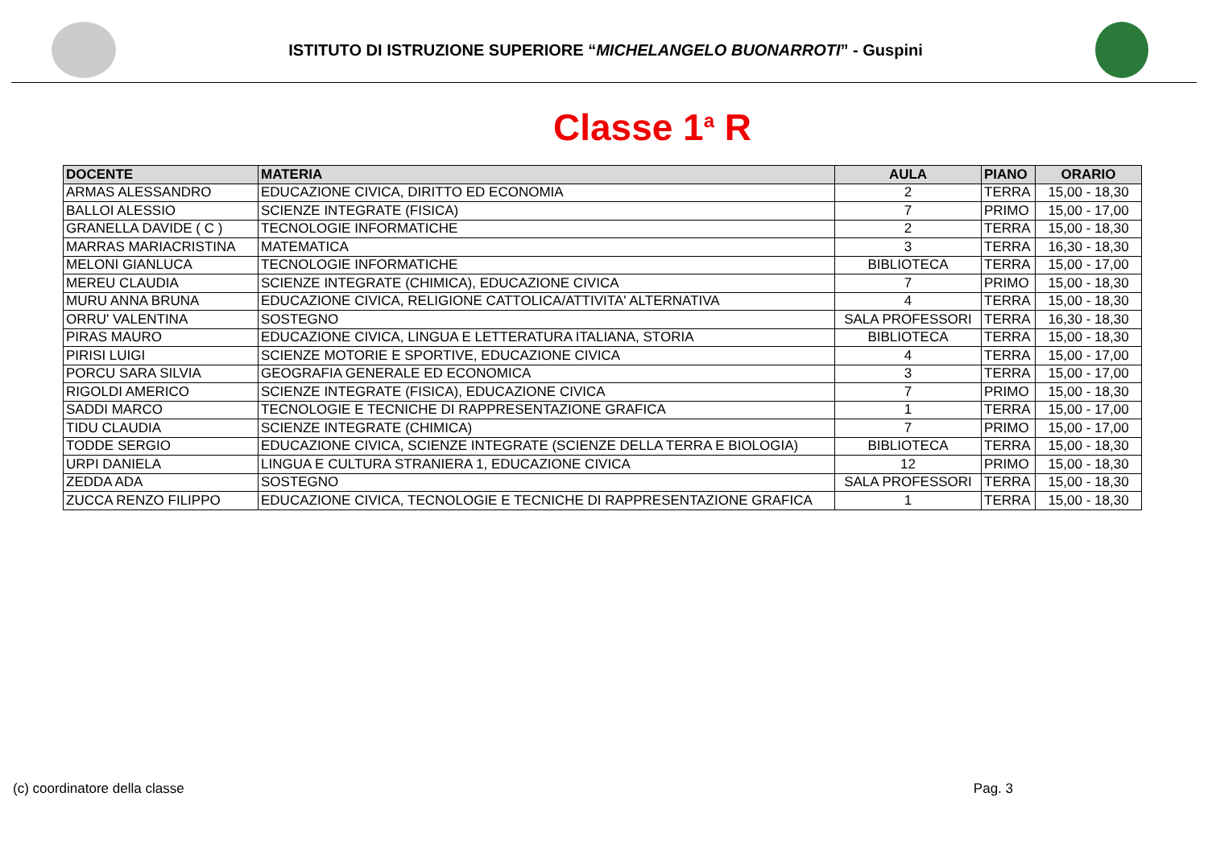ISTITUTO DI ISTRUZIONE SUPERIORE “MICHELANGELO BUONARROTI” - Guspini
Classe 1<sup>a</sup> R
| DOCENTE | MATERIA | AULA | PIANO | ORARIO |
| --- | --- | --- | --- | --- |
| ARMAS ALESSANDRO | EDUCAZIONE CIVICA, DIRITTO ED ECONOMIA | 2 | TERRA | 15,00 - 18,30 |
| BALLOI ALESSIO | SCIENZE INTEGRATE (FISICA) | 7 | PRIMO | 15,00 - 17,00 |
| GRANELLA DAVIDE ( C ) | TECNOLOGIE INFORMATICHE | 2 | TERRA | 15,00 - 18,30 |
| MARRAS MARIACRISTINA | MATEMATICA | 3 | TERRA | 16,30 - 18,30 |
| MELONI GIANLUCA | TECNOLOGIE INFORMATICHE | BIBLIOTECA | TERRA | 15,00 - 17,00 |
| MEREU CLAUDIA | SCIENZE INTEGRATE (CHIMICA), EDUCAZIONE CIVICA | 7 | PRIMO | 15,00 - 18,30 |
| MURU ANNA BRUNA | EDUCAZIONE CIVICA, RELIGIONE CATTOLICA/ATTIVITA' ALTERNATIVA | 4 | TERRA | 15,00 - 18,30 |
| ORRU' VALENTINA | SOSTEGNO | SALA PROFESSORI | TERRA | 16,30 - 18,30 |
| PIRAS MAURO | EDUCAZIONE CIVICA, LINGUA E LETTERATURA ITALIANA, STORIA | BIBLIOTECA | TERRA | 15,00 - 18,30 |
| PIRISI LUIGI | SCIENZE MOTORIE E SPORTIVE, EDUCAZIONE CIVICA | 4 | TERRA | 15,00 - 17,00 |
| PORCU SARA SILVIA | GEOGRAFIA GENERALE ED ECONOMICA | 3 | TERRA | 15,00 - 17,00 |
| RIGOLDI AMERICO | SCIENZE INTEGRATE (FISICA), EDUCAZIONE CIVICA | 7 | PRIMO | 15,00 - 18,30 |
| SADDI MARCO | TECNOLOGIE E TECNICHE DI RAPPRESENTAZIONE GRAFICA | 1 | TERRA | 15,00 - 17,00 |
| TIDU CLAUDIA | SCIENZE INTEGRATE (CHIMICA) | 7 | PRIMO | 15,00 - 17,00 |
| TODDE SERGIO | EDUCAZIONE CIVICA, SCIENZE INTEGRATE (SCIENZE DELLA TERRA E BIOLOGIA) | BIBLIOTECA | TERRA | 15,00 - 18,30 |
| URPI DANIELA | LINGUA E CULTURA STRANIERA 1, EDUCAZIONE CIVICA | 12 | PRIMO | 15,00 - 18,30 |
| ZEDDA ADA | SOSTEGNO | SALA PROFESSORI | TERRA | 15,00 - 18,30 |
| ZUCCA RENZO FILIPPO | EDUCAZIONE CIVICA, TECNOLOGIE E TECNICHE DI RAPPRESENTAZIONE GRAFICA | 1 | TERRA | 15,00 - 18,30 |
(c) coordinatore della classe Pag. 3